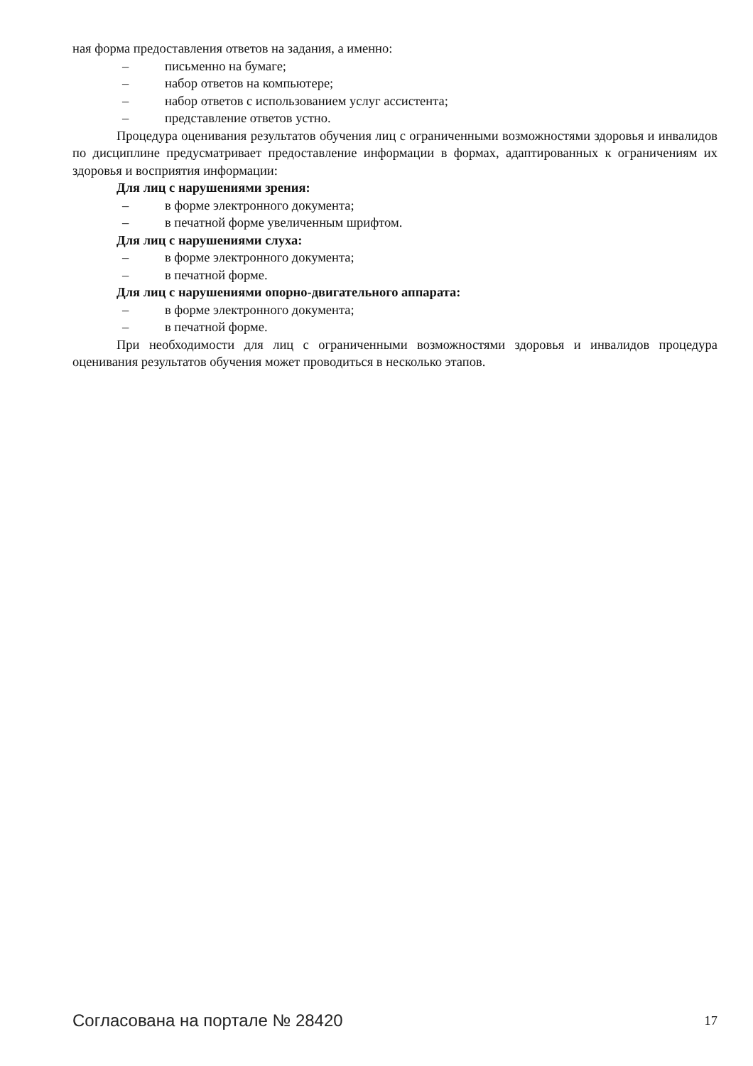ная форма предоставления ответов на задания, а именно:
– письменно на бумаге;
– набор ответов на компьютере;
– набор ответов с использованием услуг ассистента;
– представление ответов устно.
Процедура оценивания результатов обучения лиц с ограниченными возможностями здоровья и инвалидов по дисциплине предусматривает предоставление информации в формах, адаптированных к ограничениям их здоровья и восприятия информации:
Для лиц с нарушениями зрения:
– в форме электронного документа;
– в печатной форме увеличенным шрифтом.
Для лиц с нарушениями слуха:
– в форме электронного документа;
– в печатной форме.
Для лиц с нарушениями опорно-двигательного аппарата:
– в форме электронного документа;
– в печатной форме.
При необходимости для лиц с ограниченными возможностями здоровья и инвалидов процедура оценивания результатов обучения может проводиться в несколько этапов.
Согласована на портале № 28420 17